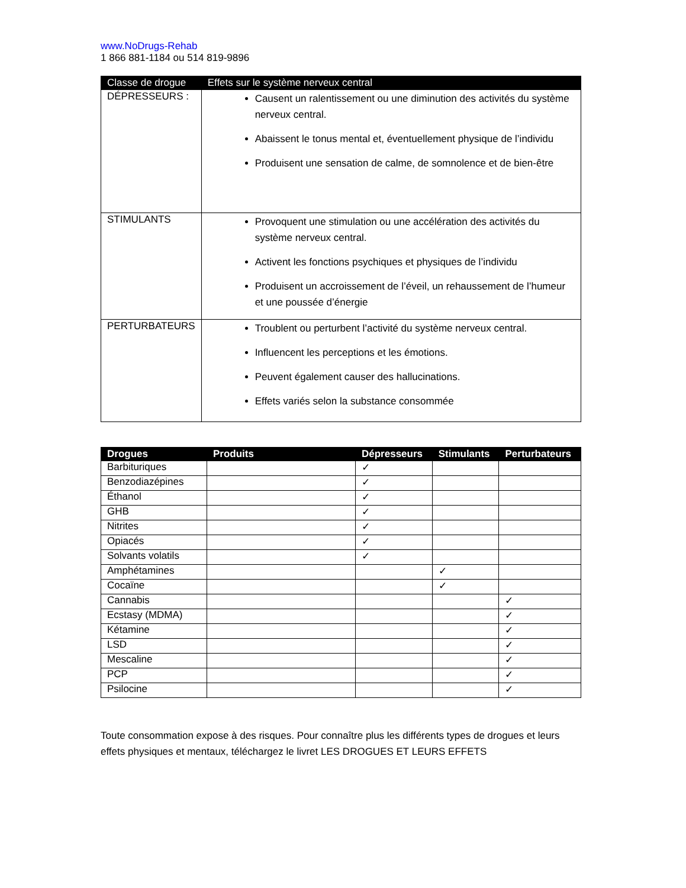www.NoDrugs-Rehab
1 866 881-1184 ou 514 819-9896
| Classe de drogue | Effets sur le système nerveux central |
| --- | --- |
| DÉPRESSEURS : | Causent un ralentissement ou une diminution des activités du système nerveux central. Abaissent le tonus mental et, éventuellement physique de l’individu Produisent une sensation de calme, de somnolence et de bien-être |
| STIMULANTS | Provoquent une stimulation ou une accélération des activités du système nerveux central. Activent les fonctions psychiques et physiques de l’individu Produisent un accroissement de l’éveil, un rehaussement de l’humeur et une poussée d’énergie |
| PERTURBATEURS | Troublent ou perturbent l’activité du système nerveux central. Influencent les perceptions et les émotions. Peuvent également causer des hallucinations. Effets variés selon la substance consommée |
| Drogues | Produits | Dépresseurs | Stimulants | Perturbateurs |
| --- | --- | --- | --- | --- |
| Barbituriques | | ✓ | | |
| Benzodiazépines | | ✓ | | |
| Éthanol | | ✓ | | |
| GHB | | ✓ | | |
| Nitrites | | ✓ | | |
| Opiacés | | ✓ | | |
| Solvants volatils | | ✓ | | |
| Amphétamines | | | ✓ | |
| Cocaïne | | | ✓ | |
| Cannabis | | | | ✓ |
| Ecstasy (MDMA) | | | | ✓ |
| Kétamine | | | | ✓ |
| LSD | | | | ✓ |
| Mescaline | | | | ✓ |
| PCP | | | | ✓ |
| Psilocine | | | | ✓ |
Toute consommation expose à des risques. Pour connaître plus les différents types de drogues et leurs effets physiques et mentaux, téléchargez le livret LES DROGUES ET LEURS EFFETS